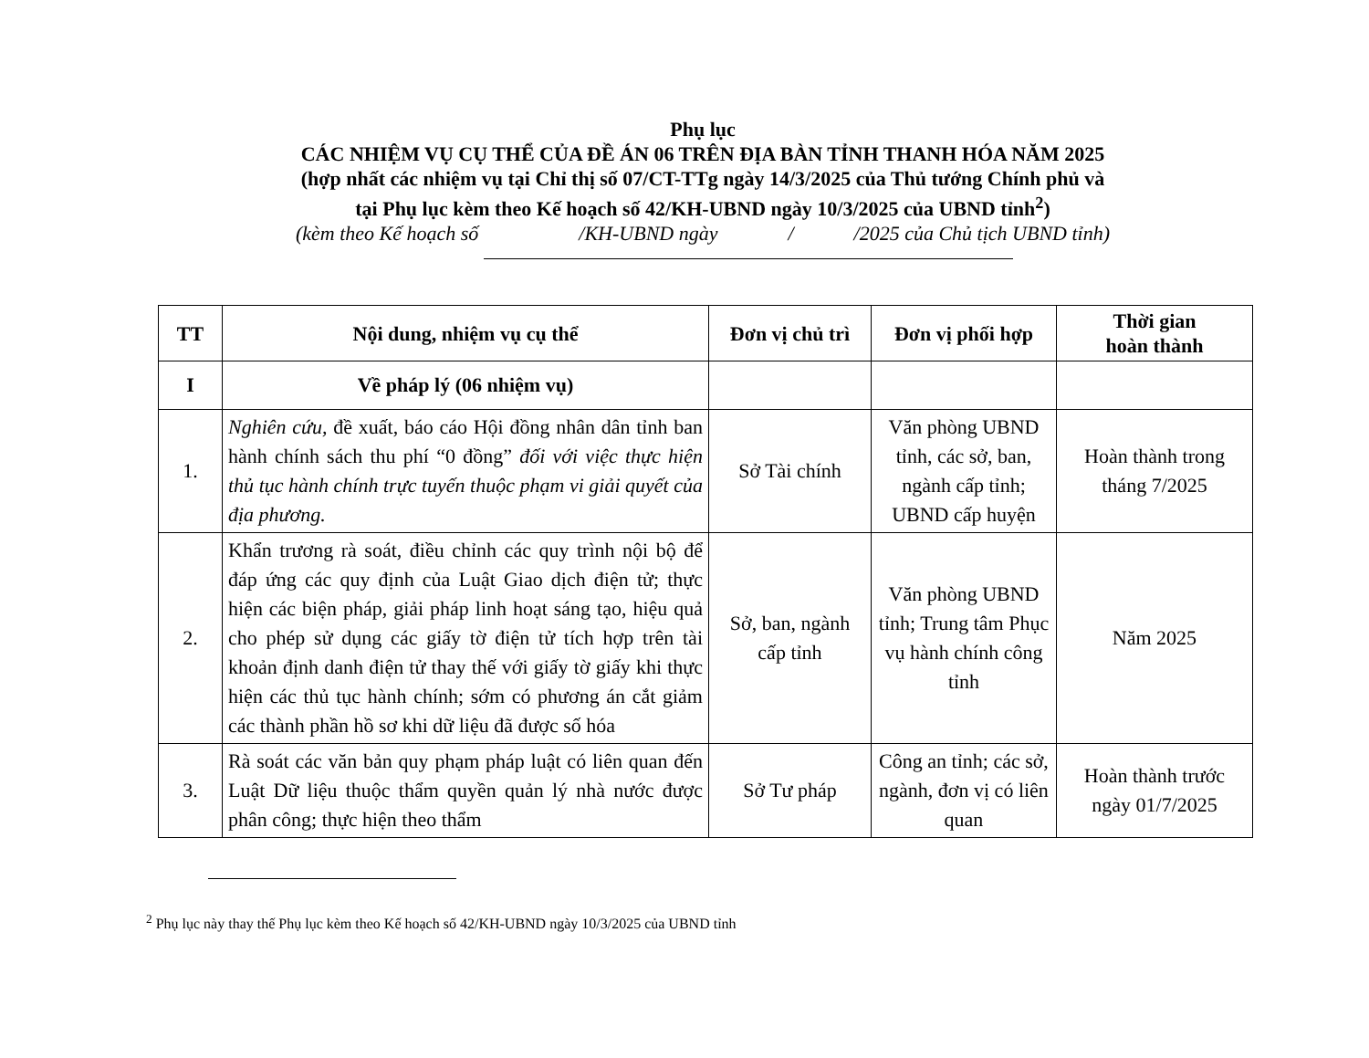Phụ lục
CÁC NHIỆM VỤ CỤ THỂ CỦA ĐỀ ÁN 06 TRÊN ĐỊA BÀN TỈNH THANH HÓA NĂM 2025
(hợp nhất các nhiệm vụ tại Chỉ thị số 07/CT-TTg ngày 14/3/2025 của Thủ tướng Chính phủ và
tại Phụ lục kèm theo Kế hoạch số 42/KH-UBND ngày 10/3/2025 của UBND tỉnh<sup>2</sup>)
(kèm theo Kế hoạch số /KH-UBND ngày / /2025 của Chủ tịch UBND tỉnh)
| TT | Nội dung, nhiệm vụ cụ thể | Đơn vị chủ trì | Đơn vị phối hợp | Thời gian hoàn thành |
| --- | --- | --- | --- | --- |
| I | Về pháp lý (06 nhiệm vụ) | | | |
| 1. | Nghiên cứu, đề xuất, báo cáo Hội đồng nhân dân tỉnh ban hành chính sách thu phí “0 đồng” đối với việc thực hiện thủ tục hành chính trực tuyến thuộc phạm vi giải quyết của địa phương. | Sở Tài chính | Văn phòng UBND tỉnh, các sở, ban, ngành cấp tỉnh; UBND cấp huyện | Hoàn thành trong tháng 7/2025 |
| 2. | Khẩn trương rà soát, điều chỉnh các quy trình nội bộ để đáp ứng các quy định của Luật Giao dịch điện tử; thực hiện các biện pháp, giải pháp linh hoạt sáng tạo, hiệu quả cho phép sử dụng các giấy tờ điện tử tích hợp trên tài khoản định danh điện tử thay thế với giấy tờ giấy khi thực hiện các thủ tục hành chính; sớm có phương án cắt giảm các thành phần hồ sơ khi dữ liệu đã được số hóa | Sở, ban, ngành cấp tỉnh | Văn phòng UBND tỉnh; Trung tâm Phục vụ hành chính công tỉnh | Năm 2025 |
| 3. | Rà soát các văn bản quy phạm pháp luật có liên quan đến Luật Dữ liệu thuộc thẩm quyền quản lý nhà nước được phân công; thực hiện theo thẩm | Sở Tư pháp | Công an tỉnh; các sở, ngành, đơn vị có liên quan | Hoàn thành trước ngày 01/7/2025 |
<sup>2</sup> Phụ lục này thay thế Phụ lục kèm theo Kế hoạch số 42/KH-UBND ngày 10/3/2025 của UBND tỉnh